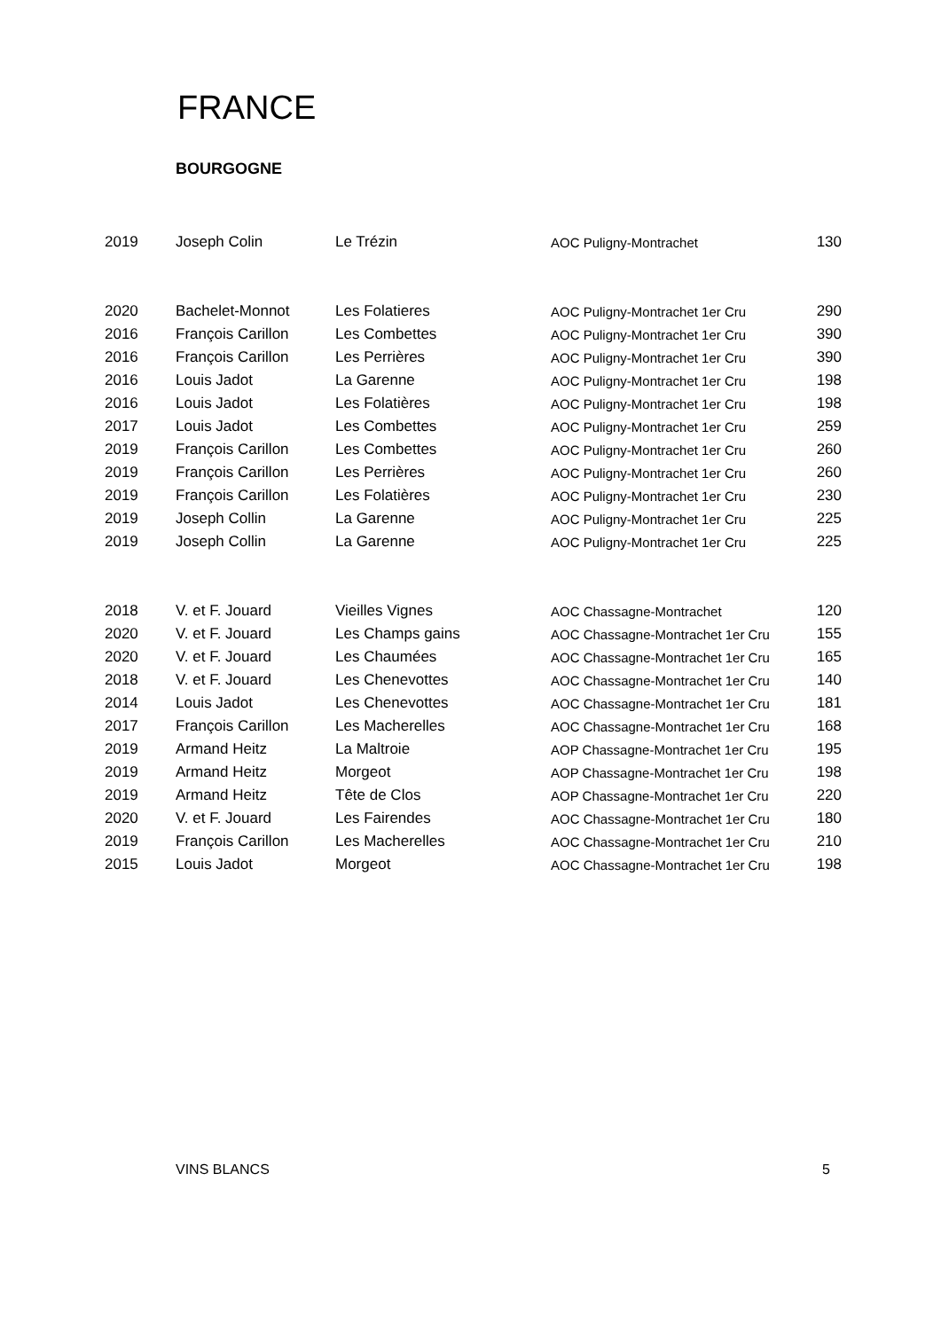FRANCE
BOURGOGNE
| 2019 | Joseph Colin | Le Trézin | AOC Puligny-Montrachet | 130 |
| 2020 | Bachelet-Monnot | Les Folatieres | AOC Puligny-Montrachet 1er Cru | 290 |
| 2016 | François Carillon | Les Combettes | AOC Puligny-Montrachet 1er Cru | 390 |
| 2016 | François Carillon | Les Perrières | AOC Puligny-Montrachet 1er Cru | 390 |
| 2016 | Louis Jadot | La Garenne | AOC Puligny-Montrachet 1er Cru | 198 |
| 2016 | Louis Jadot | Les Folatières | AOC Puligny-Montrachet 1er Cru | 198 |
| 2017 | Louis Jadot | Les Combettes | AOC Puligny-Montrachet 1er Cru | 259 |
| 2019 | François Carillon | Les Combettes | AOC Puligny-Montrachet 1er Cru | 260 |
| 2019 | François Carillon | Les Perrières | AOC Puligny-Montrachet 1er Cru | 260 |
| 2019 | François Carillon | Les Folatières | AOC Puligny-Montrachet 1er Cru | 230 |
| 2019 | Joseph Collin | La Garenne | AOC Puligny-Montrachet 1er Cru | 225 |
| 2019 | Joseph Collin | La Garenne | AOC Puligny-Montrachet 1er Cru | 225 |
| 2018 | V. et F. Jouard | Vieilles Vignes | AOC Chassagne-Montrachet | 120 |
| 2020 | V. et F. Jouard | Les Champs gains | AOC Chassagne-Montrachet 1er Cru | 155 |
| 2020 | V. et F. Jouard | Les Chaumées | AOC Chassagne-Montrachet 1er Cru | 165 |
| 2018 | V. et F. Jouard | Les Chenevottes | AOC Chassagne-Montrachet 1er Cru | 140 |
| 2014 | Louis Jadot | Les Chenevottes | AOC Chassagne-Montrachet 1er Cru | 181 |
| 2017 | François Carillon | Les Macherelles | AOC Chassagne-Montrachet 1er Cru | 168 |
| 2019 | Armand Heitz | La Maltroie | AOP Chassagne-Montrachet 1er Cru | 195 |
| 2019 | Armand Heitz | Morgeot | AOP Chassagne-Montrachet 1er Cru | 198 |
| 2019 | Armand Heitz | Tête de Clos | AOP Chassagne-Montrachet 1er Cru | 220 |
| 2020 | V. et F. Jouard | Les Fairendes | AOC Chassagne-Montrachet 1er Cru | 180 |
| 2019 | François Carillon | Les Macherelles | AOC Chassagne-Montrachet 1er Cru | 210 |
| 2015 | Louis Jadot | Morgeot | AOC Chassagne-Montrachet 1er Cru | 198 |
VINS BLANCS 5